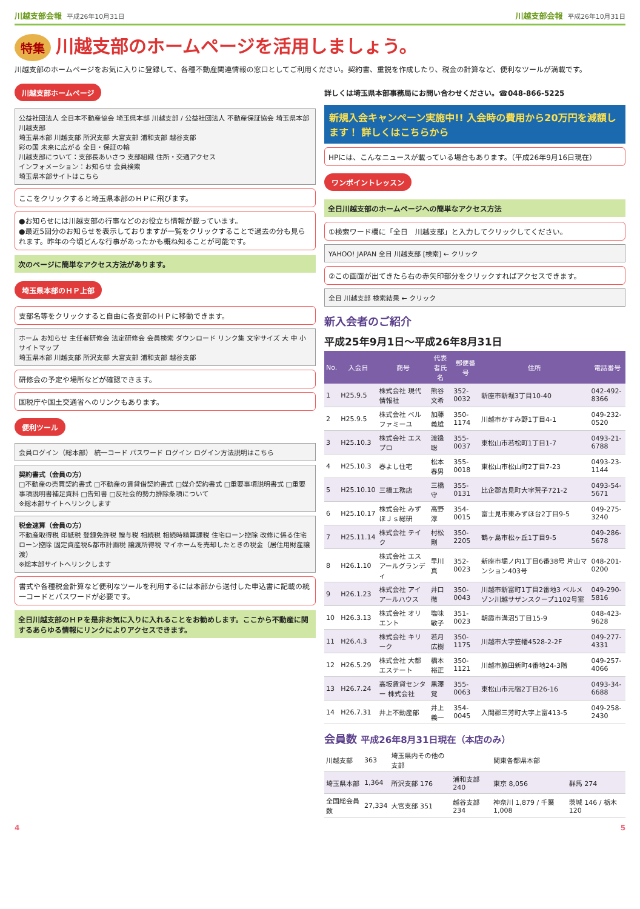川越支部会報 平成26年10月31日 川越支部会報 平成26年10月31日
特集 川越支部のホームページを活用しましょう。
川越支部のホームページをお気に入りに登録して、各種不動産関連情報の窓口としてご利用ください。契約書、重説を作成したり、税金の計算など、便利なツールが満載です。
川越支部ホームページ
公益社団法人 全日本不動産協会 埼玉県本部 川越支部 / 公益社団法人 不動産保証協会 埼玉県本部 川越支部
埼玉県本部 川越支部 所沢支部 大宮支部 浦和支部 越谷支部
彩の国 未来に広がる 全日・保証の輪
川越支部について：支部長あいさつ 支部組織 住所・交通アクセス
インフォメーション：お知らせ 会員検索
埼玉県本部サイトはこちら
ここをクリックすると埼玉県本部のＨＰに飛びます。
●お知らせには川越支部の行事などのお役立ち情報が載っています。
●最近5回分のお知らせを表示しておりますが一覧をクリックすることで過去の分も見られます。昨年の今頃どんな行事があったかも概ね知ることが可能です。
次のページに簡単なアクセス方法があります。
埼玉県本部のＨＰ上部
支部名等をクリックすると自由に各支部のＨＰに移動できます。
ホーム お知らせ 主任者研修会 法定研修会 会員検索 ダウンロード リンク集 文字サイズ 大 中 小 サイトマップ
埼玉県本部 川越支部 所沢支部 大宮支部 浦和支部 越谷支部
研修会の予定や場所などが確認できます。
国税庁や国土交通省へのリンクもあります。
便利ツール
会員ログイン（総本部） 統一コード パスワード ログイン ログイン方法説明はこちら
契約書式（会員の方）
□不動産の売買契約書式 □不動産の賃貸借契約書式 □媒介契約書式 □重要事項説明書式 □重要事項説明書補足資料 □告知書 □反社会的勢力排除条項について
※総本部サイトへリンクします
税金速算（会員の方）
不動産取得税 印紙税 登録免許税 贈与税 相続税 相続時精算課税 住宅ローン控除 改修に係る住宅ローン控除 固定資産税&都市計画税 譲渡所得税 マイホームを売却したときの税金（居住用財産譲渡）
※総本部サイトへリンクします
書式や各種税金計算など便利なツールを利用するには本部から送付した申込書に記載の統一コードとパスワードが必要です。
全日川越支部のＨＰを是非お気に入りに入れることをお勧めします。ここから不動産に関するあらゆる情報にリンクによりアクセスできます。
詳しくは埼玉県本部事務局にお問い合わせください。☎048-866-5225
新規入会キャンペーン実施中!! 入会時の費用から20万円を減額します！ 詳しくはこちらから
HPには、こんなニュースが載っている場合もあります。（平成26年9月16日現在）
ワンポイントレッスン
全日川越支部のホームページへの簡単なアクセス方法
①検索ワード欄に「全日　川越支部」と入力してクリックしてください。
YAHOO! JAPAN 全日 川越支部 [検索] ← クリック
②この画面が出てきたら右の赤矢印部分をクリックすればアクセスできます。
全日 川越支部 検索結果 ← クリック
新入会者のご紹介
平成25年9月1日～平成26年8月31日
| No. | 入会日 | 商号 | 代表者氏名 | 郵便番号 | 住所 | 電話番号 |
| --- | --- | --- | --- | --- | --- | --- |
| 1 | H25.9.5 | 株式会社 現代情報社 | 熊谷 文希 | 352-0032 | 新座市新堀3丁目10-40 | 042-492-8366 |
| 2 | H25.9.5 | 株式会社 ベルファミーユ | 加藤 義雄 | 350-1174 | 川越市かすみ野1丁目4-1 | 049-232-0520 |
| 3 | H25.10.3 | 株式会社 エスプロ | 渡邉 聡 | 355-0037 | 東松山市若松町1丁目1-7 | 0493-21-6788 |
| 4 | H25.10.3 | 春よし住宅 | 松本 春男 | 355-0018 | 東松山市松山町2丁目7-23 | 0493-23-1144 |
| 5 | H25.10.10 | 三橋工務店 | 三橋 守 | 355-0131 | 比企郡吉見町大字荒子721-2 | 0493-54-5671 |
| 6 | H25.10.17 | 株式会社 みずほＪｓ総研 | 高野 淳 | 354-0015 | 富士見市東みずほ台2丁目9-5 | 049-275-3240 |
| 7 | H25.11.14 | 株式会社 テイク | 村松 剛 | 350-2205 | 鶴ヶ島市松ヶ丘1丁目9-5 | 049-286-5678 |
| 8 | H26.1.10 | 株式会社 エスアールグランディ | 早川 真 | 352-0023 | 新座市堀ノ内1丁目6番38号 片山マンション403号 | 048-201-0200 |
| 9 | H26.1.23 | 株式会社 アイアールハウス | 井口 徹 | 350-0043 | 川越市新富町1丁目2番地3 ベルメゾン川越サザンスクープ1102号室 | 049-290-5816 |
| 10 | H26.3.13 | 株式会社 オリエント | 塩味 敏子 | 351-0023 | 朝霞市溝沼5丁目15-9 | 048-423-9628 |
| 11 | H26.4.3 | 株式会社 キリーク | 若月 広樹 | 350-1175 | 川越市大字笠幡4528-2-2F | 049-277-4331 |
| 12 | H26.5.29 | 株式会社 大都エステート | 橋本 裕正 | 350-1121 | 川越市脇田新町4番地24-3階 | 049-257-4066 |
| 13 | H26.7.24 | 高坂賃貸センター 株式会社 | 黒澤 覚 | 355-0063 | 東松山市元宿2丁目26-16 | 0493-34-6688 |
| 14 | H26.7.31 | 井上不動産部 | 井上 義一 | 354-0045 | 入間郡三芳町大字上富413-5 | 049-258-2430 |
会員数 平成26年8月31日現在（本店のみ）
| 川越支部 | 363 | 埼玉県内その他の支部 | | 関東各都県本部 | |
| 埼玉県本部 | 1,364 | 所沢支部 176 | 浦和支部 240 | 東京 8,056 | 群馬 274 |
| 全国総会員数 | 27,334 | 大宮支部 351 | 越谷支部 234 | 神奈川 1,879 / 千葉 1,008 | 茨城 146 / 栃木 120 |
4 5